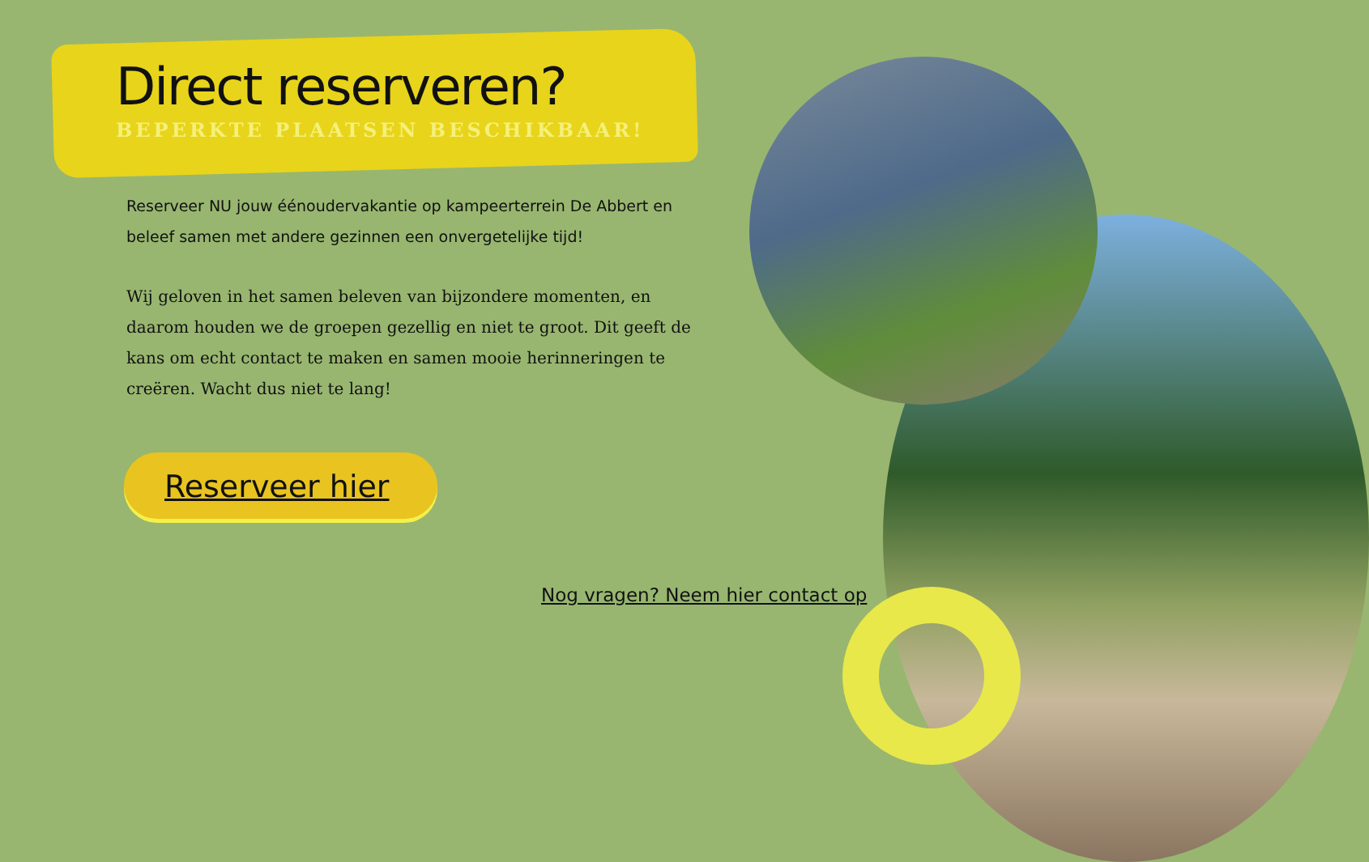Direct reserveren?
BEPERKTE PLAATSEN BESCHIKBAAR!
Reserveer NU jouw éénoudervakantie op kampeerterrein De Abbert en beleef samen met andere gezinnen een onvergetelijke tijd!
Wij geloven in het samen beleven van bijzondere momenten, en daarom houden we de groepen gezellig en niet te groot. Dit geeft de kans om echt contact te maken en samen mooie herinneringen te creëren. Wacht dus niet te lang!
Reserveer hier
Nog vragen? Neem hier contact op